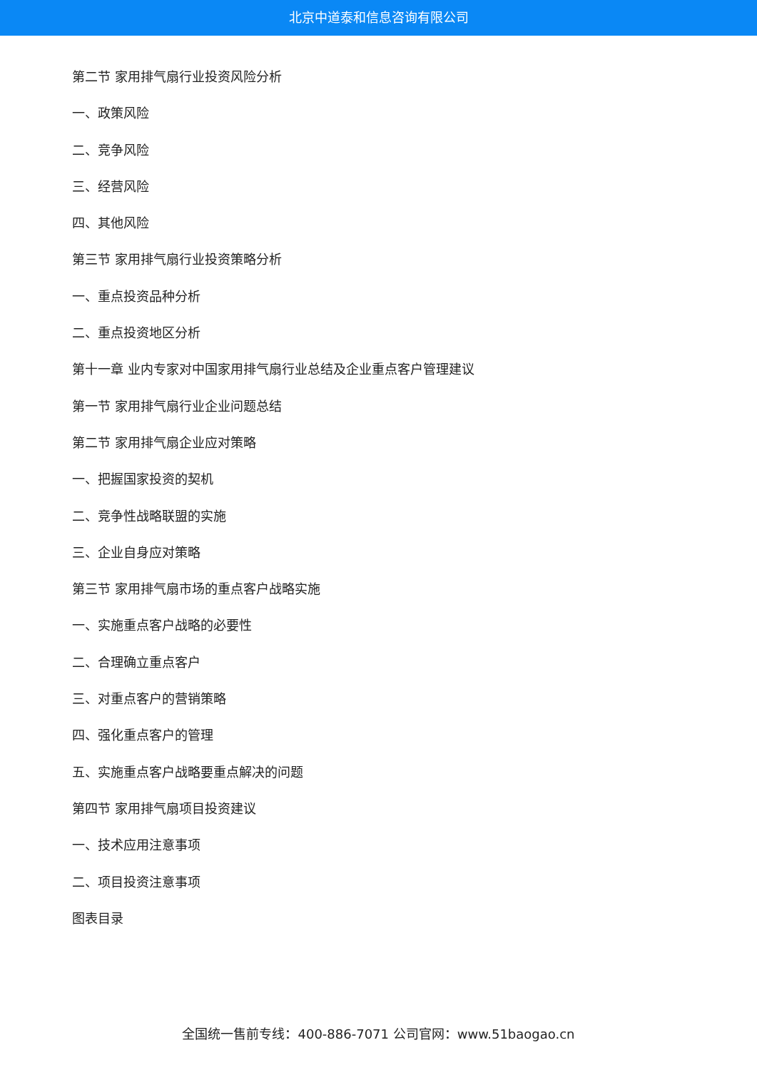北京中道泰和信息咨询有限公司
第二节 家用排气扇行业投资风险分析
一、政策风险
二、竞争风险
三、经营风险
四、其他风险
第三节 家用排气扇行业投资策略分析
一、重点投资品种分析
二、重点投资地区分析
第十一章 业内专家对中国家用排气扇行业总结及企业重点客户管理建议
第一节 家用排气扇行业企业问题总结
第二节 家用排气扇企业应对策略
一、把握国家投资的契机
二、竞争性战略联盟的实施
三、企业自身应对策略
第三节 家用排气扇市场的重点客户战略实施
一、实施重点客户战略的必要性
二、合理确立重点客户
三、对重点客户的营销策略
四、强化重点客户的管理
五、实施重点客户战略要重点解决的问题
第四节 家用排气扇项目投资建议
一、技术应用注意事项
二、项目投资注意事项
图表目录
全国统一售前专线：400-886-7071 公司官网：www.51baogao.cn